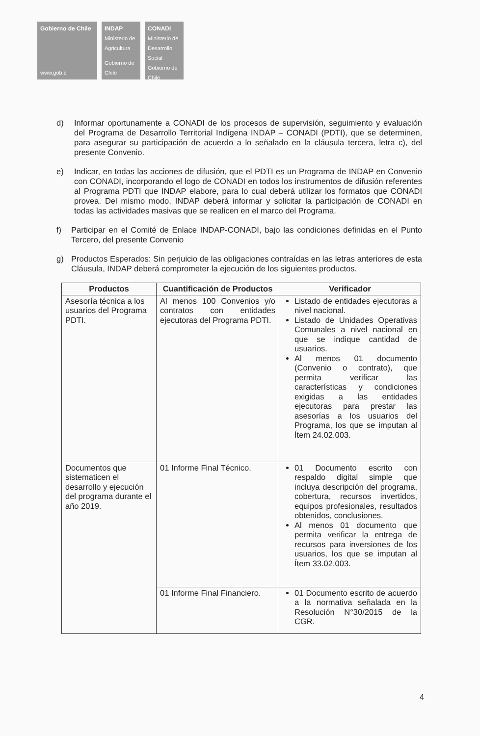Gobierno de Chile
www.gob.cl
INDAP
Ministerio de Agricultura
Gobierno de Chile
CONADI
Ministerio de Desarrollo Social
Gobierno de Chile
d) Informar oportunamente a CONADI de los procesos de supervisión, seguimiento y evaluación del Programa de Desarrollo Territorial Indígena INDAP – CONADI (PDTI), que se determinen, para asegurar su participación de acuerdo a lo señalado en la cláusula tercera, letra c), del presente Convenio.
e) Indicar, en todas las acciones de difusión, que el PDTI es un Programa de INDAP en Convenio con CONADI, incorporando el logo de CONADI en todos los instrumentos de difusión referentes al Programa PDTI que INDAP elabore, para lo cual deberá utilizar los formatos que CONADI provea. Del mismo modo, INDAP deberá informar y solicitar la participación de CONADI en todas las actividades masivas que se realicen en el marco del Programa.
f) Participar en el Comité de Enlace INDAP-CONADI, bajo las condiciones definidas en el Punto Tercero, del presente Convenio
g) Productos Esperados: Sin perjuicio de las obligaciones contraídas en las letras anteriores de esta Cláusula, INDAP deberá comprometer la ejecución de los siguientes productos.
| Productos | Cuantificación de Productos | Verificador |
| --- | --- | --- |
| Asesoría técnica a los usuarios del Programa PDTI. | Al menos 100 Convenios y/o contratos con entidades ejecutoras del Programa PDTI. | Listado de entidades ejecutoras a nivel nacional. Listado de Unidades Operativas Comunales a nivel nacional en que se indique cantidad de usuarios. Al menos 01 documento (Convenio o contrato), que permita verificar las características y condiciones exigidas a las entidades ejecutoras para prestar las asesorías a los usuarios del Programa, los que se imputan al Ítem 24.02.003. |
| Documentos que sistematicen el desarrollo y ejecución del programa durante el año 2019. | 01 Informe Final Técnico. | 01 Documento escrito con respaldo digital simple que incluya descripción del programa, cobertura, recursos invertidos, equipos profesionales, resultados obtenidos, conclusiones. Al menos 01 documento que permita verificar la entrega de recursos para inversiones de los usuarios, los que se imputan al Ítem 33.02.003. |
| | 01 Informe Final Financiero. | 01 Documento escrito de acuerdo a la normativa señalada en la Resolución N°30/2015 de la CGR. |
4